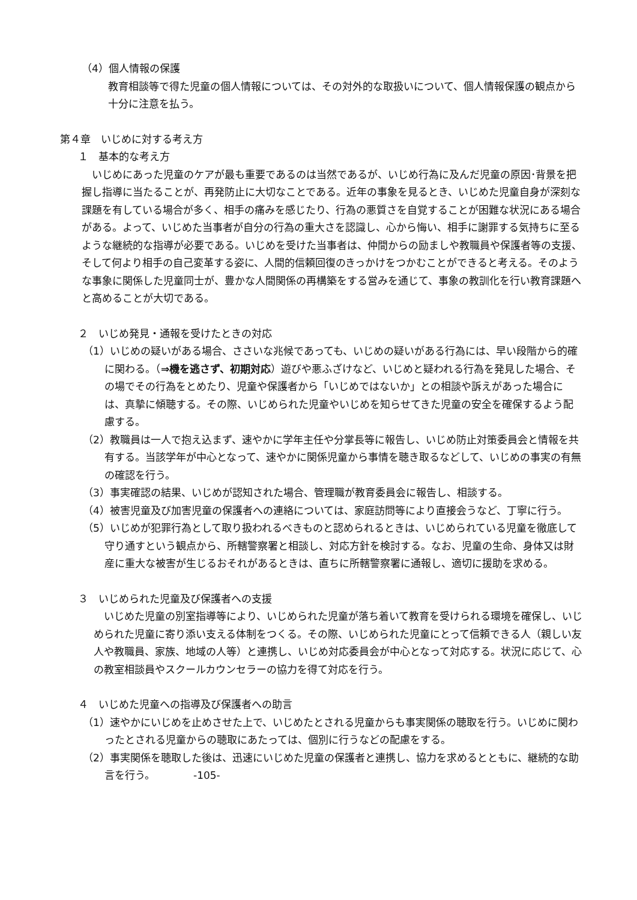（4）個人情報の保護
教育相談等で得た児童の個人情報については、その対外的な取扱いについて、個人情報保護の観点から十分に注意を払う。
第４章　いじめに対する考え方
１　基本的な考え方
　いじめにあった児童のケアが最も重要であるのは当然であるが、いじめ行為に及んだ児童の原因･背景を把握し指導に当たることが、再発防止に大切なことである。近年の事象を見るとき、いじめた児童自身が深刻な課題を有している場合が多く、相手の痛みを感じたり、行為の悪質さを自覚することが困難な状況にある場合がある。よって、いじめた当事者が自分の行為の重大さを認識し、心から悔い、相手に謝罪する気持ちに至るような継続的な指導が必要である。いじめを受けた当事者は、仲間からの励ましや教職員や保護者等の支援、そして何より相手の自己変革する姿に、人間的信頼回復のきっかけをつかむことができると考える。そのような事象に関係した児童同士が、豊かな人間関係の再構築をする営みを通じて、事象の教訓化を行い教育課題へと高めることが大切である。
２　いじめ発見・通報を受けたときの対応
（1）いじめの疑いがある場合、ささいな兆候であっても、いじめの疑いがある行為には、早い段階から的確に関わる。（⇒機を逃さず、初期対応）遊びや悪ふざけなど、いじめと疑われる行為を発見した場合、その場でその行為をとめたり、児童や保護者から「いじめではないか」との相談や訴えがあった場合には、真摯に傾聴する。その際、いじめられた児童やいじめを知らせてきた児童の安全を確保するよう配慮する。
（2）教職員は一人で抱え込まず、速やかに学年主任や分掌長等に報告し、いじめ防止対策委員会と情報を共有する。当該学年が中心となって、速やかに関係児童から事情を聴き取るなどして、いじめの事実の有無の確認を行う。
（3）事実確認の結果、いじめが認知された場合、管理職が教育委員会に報告し、相談する。
（4）被害児童及び加害児童の保護者への連絡については、家庭訪問等により直接会うなど、丁寧に行う。
（5）いじめが犯罪行為として取り扱われるべきものと認められるときは、いじめられている児童を徹底して守り通すという観点から、所轄警察署と相談し、対応方針を検討する。なお、児童の生命、身体又は財産に重大な被害が生じるおそれがあるときは、直ちに所轄警察署に通報し、適切に援助を求める。
３　いじめられた児童及び保護者への支援
　いじめた児童の別室指導等により、いじめられた児童が落ち着いて教育を受けられる環境を確保し、いじめられた児童に寄り添い支える体制をつくる。その際、いじめられた児童にとって信頼できる人（親しい友人や教職員、家族、地域の人等）と連携し、いじめ対応委員会が中心となって対応する。状況に応じて、心の教室相談員やスクールカウンセラーの協力を得て対応を行う。
４　いじめた児童への指導及び保護者への助言
（1）速やかにいじめを止めさせた上で、いじめたとされる児童からも事実関係の聴取を行う。いじめに関わったとされる児童からの聴取にあたっては、個別に行うなどの配慮をする。
（2）事実関係を聴取した後は、迅速にいじめた児童の保護者と連携し、協力を求めるとともに、継続的な助言を行う。 -105-